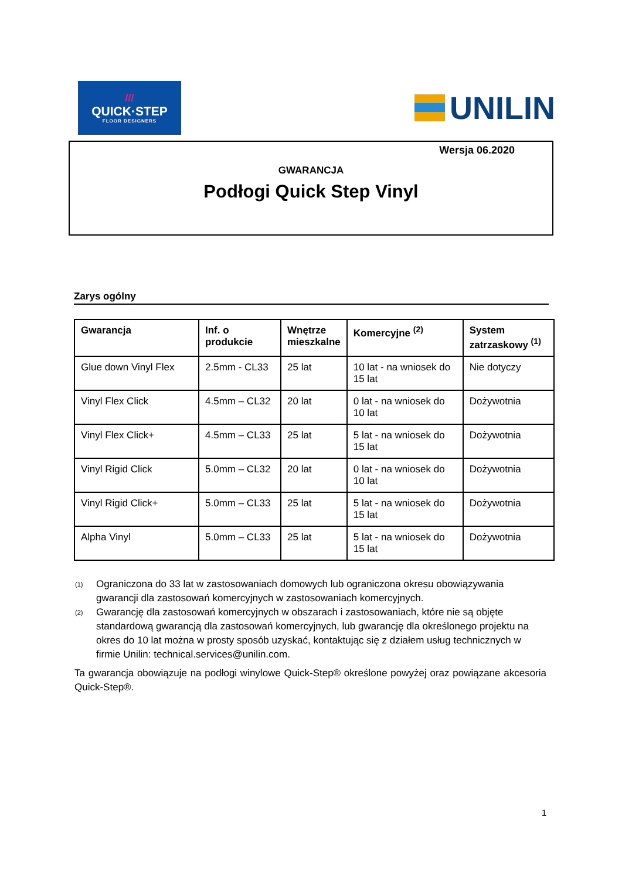///
QUICK·STEP
FLOOR DESIGNERS
UNILIN
Wersja 06.2020
GWARANCJA
Podłogi Quick Step Vinyl
Zarys ogólny
| Gwarancja | Inf. o produkcie | Wnętrze mieszkalne | Komercyjne <sup>(2)</sup> | System zatrzaskowy <sup>(1)</sup> |
| --- | --- | --- | --- | --- |
| Glue down Vinyl Flex | 2.5mm - CL33 | 25 lat | 10 lat - na wniosek do 15 lat | Nie dotyczy |
| Vinyl Flex Click | 4.5mm – CL32 | 20 lat | 0 lat - na wniosek do 10 lat | Dożywotnia |
| Vinyl Flex Click+ | 4.5mm – CL33 | 25 lat | 5 lat - na wniosek do 15 lat | Dożywotnia |
| Vinyl Rigid Click | 5.0mm – CL32 | 20 lat | 0 lat - na wniosek do 10 lat | Dożywotnia |
| Vinyl Rigid Click+ | 5.0mm – CL33 | 25 lat | 5 lat - na wniosek do 15 lat | Dożywotnia |
| Alpha Vinyl | 5.0mm – CL33 | 25 lat | 5 lat - na wniosek do 15 lat | Dożywotnia |
(1)
Ograniczona do 33 lat w zastosowaniach domowych lub ograniczona okresu obowiązywania gwarancji dla zastosowań komercyjnych w zastosowaniach komercyjnych.
(2)
Gwarancję dla zastosowań komercyjnych w obszarach i zastosowaniach, które nie są objęte standardową gwarancją dla zastosowań komercyjnych, lub gwarancję dla określonego projektu na okres do 10 lat można w prosty sposób uzyskać, kontaktując się z działem usług technicznych w firmie Unilin: technical.services@unilin.com.
Ta gwarancja obowiązuje na podłogi winylowe Quick-Step® określone powyżej oraz powiązane akcesoria Quick-Step®.
1